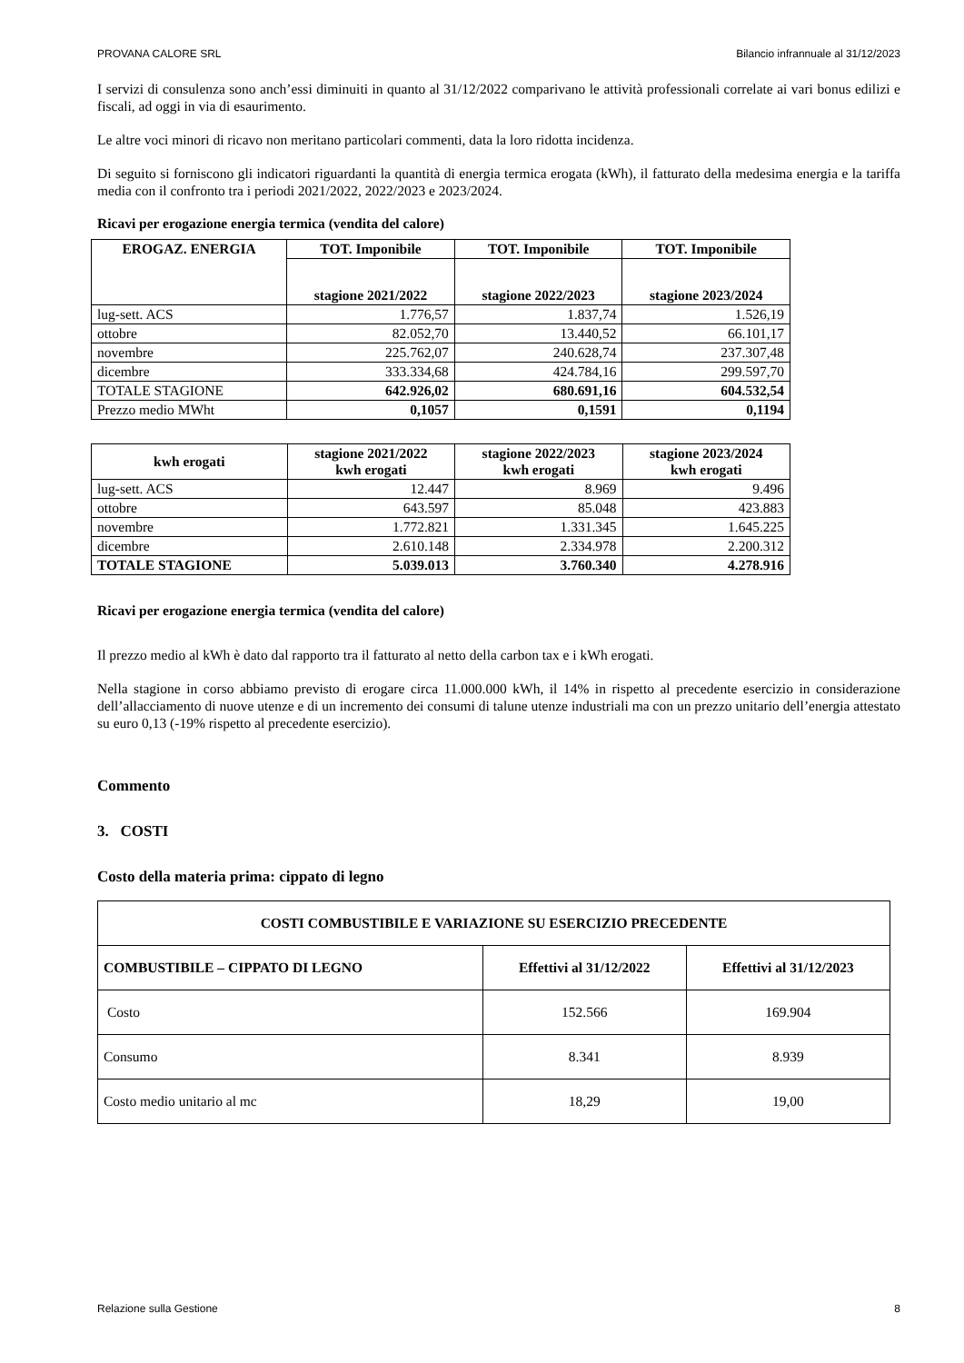PROVANA CALORE SRL Bilancio infrannuale al 31/12/2023
I servizi di consulenza sono anch’essi diminuiti in quanto al 31/12/2022 comparivano le attività professionali correlate ai vari bonus edilizi e fiscali, ad oggi in via di esaurimento.
Le altre voci minori di ricavo non meritano particolari commenti, data la loro ridotta incidenza.
Di seguito si forniscono gli indicatori riguardanti la quantità di energia termica erogata (kWh), il fatturato della medesima energia e la tariffa media con il confronto tra i periodi 2021/2022, 2022/2023 e 2023/2024.
Ricavi per erogazione energia termica (vendita del calore)
| EROGAZ. ENERGIA | TOT. Imponibile | TOT. Imponibile | TOT. Imponibile |
| --- | --- | --- | --- |
| | stagione 2021/2022 | stagione 2022/2023 | stagione 2023/2024 |
| lug-sett. ACS | 1.776,57 | 1.837,74 | 1.526,19 |
| ottobre | 82.052,70 | 13.440,52 | 66.101,17 |
| novembre | 225.762,07 | 240.628,74 | 237.307,48 |
| dicembre | 333.334,68 | 424.784,16 | 299.597,70 |
| TOTALE STAGIONE | 642.926,02 | 680.691,16 | 604.532,54 |
| Prezzo medio MWht | 0,1057 | 0,1591 | 0,1194 |
| kwh erogati | stagione 2021/2022 kwh erogati | stagione 2022/2023 kwh erogati | stagione 2023/2024 kwh erogati |
| --- | --- | --- | --- |
| lug-sett. ACS | 12.447 | 8.969 | 9.496 |
| ottobre | 643.597 | 85.048 | 423.883 |
| novembre | 1.772.821 | 1.331.345 | 1.645.225 |
| dicembre | 2.610.148 | 2.334.978 | 2.200.312 |
| TOTALE STAGIONE | 5.039.013 | 3.760.340 | 4.278.916 |
Ricavi per erogazione energia termica (vendita del calore)
Il prezzo medio al kWh è dato dal rapporto tra il fatturato al netto della carbon tax e i kWh erogati.
Nella stagione in corso abbiamo previsto di erogare circa 11.000.000 kWh, il 14% in rispetto al precedente esercizio in considerazione dell’allacciamento di nuove utenze e di un incremento dei consumi di talune utenze industriali ma con un prezzo unitario dell’energia attestato su euro 0,13 (-19% rispetto al precedente esercizio).
Commento
3. COSTI
Costo della materia prima: cippato di legno
| COSTI COMBUSTIBILE E VARIAZIONE SU ESERCIZIO PRECEDENTE | | |
| --- | --- | --- |
| COMBUSTIBILE – CIPPATO DI LEGNO | Effettivi al 31/12/2022 | Effettivi al 31/12/2023 |
| Costo | 152.566 | 169.904 |
| Consumo | 8.341 | 8.939 |
| Costo medio unitario al mc | 18,29 | 19,00 |
Relazione sulla Gestione 8